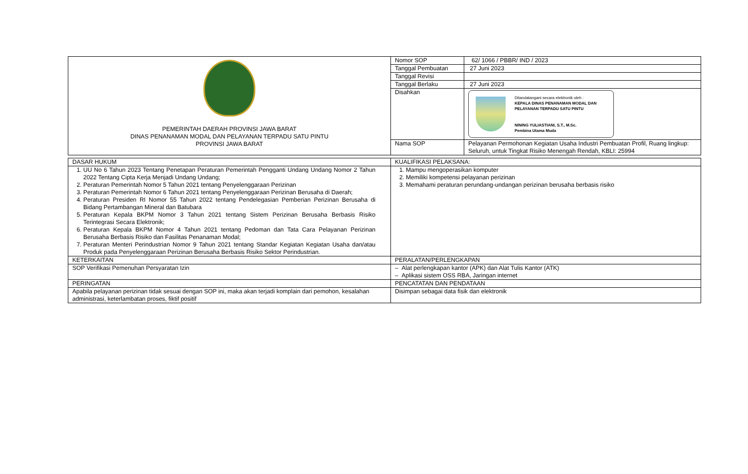| PEMERINTAH DAERAH PROVINSI JAWA BARAT DINAS PENANAMAN MODAL DAN PELAYANAN TERPADU SATU PINTU PROVINSI JAWA BARAT | Nomor SOP | 62/ 1066 / PBBR/ IND / 2023 |
| | Tanggal Pembuatan | 27 Juni 2023 |
| | Tanggal Revisi | |
| | Tanggal Berlaku | 27 Juni 2023 |
| | Disahkan | Ditandatangani secara elektronik oleh : KEPALA DINAS PENANAMAN MODAL DAN PELAYANAN TERPADU SATU PINTU NINING YULIASTIANI, S.T., M.Sc. Pembina Utama Muda |
| | Nama SOP | Pelayanan Permohonan Kegiatan Usaha Industri Pembuatan Profil, Ruang lingkup: Seluruh, untuk Tingkat Risiko Menengah Rendah, KBLI: 25994 |
| DASAR HUKUM | KUALIFIKASI PELAKSANA: |
| 1. UU No 6 Tahun 2023 Tentang Penetapan Peraturan Pemerintah Pengganti Undang Undang Nomor 2 Tahun 2022 Tentang Cipta Kerja Menjadi Undang Undang; 2. Peraturan Pemerintah Nomor 5 Tahun 2021 tentang Penyelenggaraan Perizinan 3. Peraturan Pemerintah Nomor 6 Tahun 2021 tentang Penyelenggaraan Perizinan Berusaha di Daerah; 4. Peraturan Presiden RI Nomor 55 Tahun 2022 tentang Pendelegasian Pemberian Perizinan Berusaha di Bidang Pertambangan Mineral dan Batubara 5. Peraturan Kepala BKPM Nomor 3 Tahun 2021 tentang Sistem Perizinan Berusaha Berbasis Risiko Terintegrasi Secara Elektronik; 6. Peraturan Kepala BKPM Nomor 4 Tahun 2021 tentang Pedoman dan Tata Cara Pelayanan Perizinan Berusaha Berbasis Risiko dan Fasilitas Penanaman Modal; 7. Peraturan Menteri Perindustrian Nomor 9 Tahun 2021 tentang Standar Kegiatan Kegiatan Usaha dan/atau Produk pada Penyelenggaraan Perizinan Berusaha Berbasis Risiko Sektor Perindustrian. | 1. Mampu mengoperasikan komputer 2. Memiliki kompetensi pelayanan perizinan 3. Memahami peraturan perundang-undangan perizinan berusaha berbasis risiko |
| KETERKAITAN | PERALATAN/PERLENGKAPAN |
| SOP Verifikasi Pemenuhan Persyaratan Izin | – Alat perlengkapan kantor (APK) dan Alat Tulis Kantor (ATK) – Aplikasi sistem OSS RBA, Jaringan internet |
| PERINGATAN | PENCATATAN DAN PENDATAAN |
| Apabila pelayanan perizinan tidak sesuai dengan SOP ini, maka akan terjadi komplain dari pemohon, kesalahan administrasi, keterlambatan proses, fiktif positif | Disimpan sebagai data fisik dan elektronik |